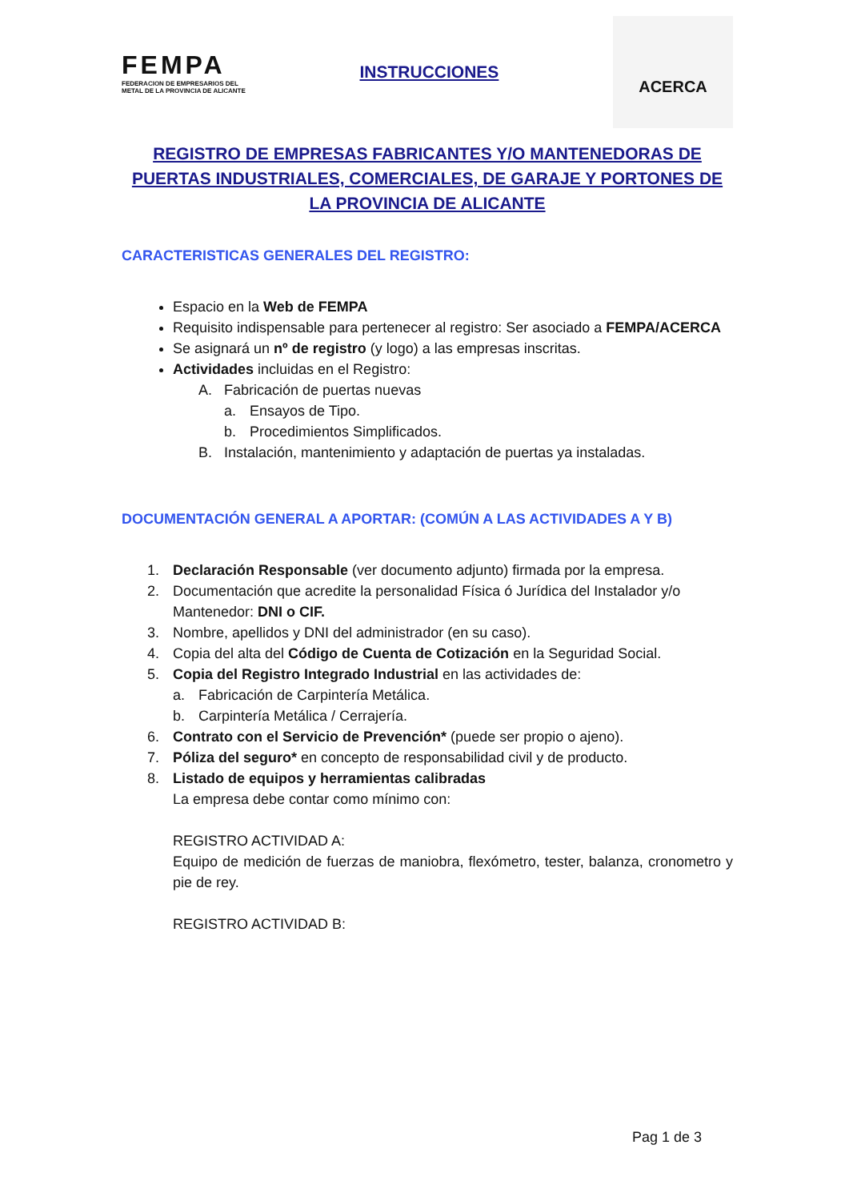FEMPA
FEDERACION DE EMPRESARIOS DEL
METAL DE LA PROVINCIA DE ALICANTE
INSTRUCCIONES
ACERCA
REGISTRO DE EMPRESAS FABRICANTES Y/O MANTENEDORAS DE PUERTAS INDUSTRIALES, COMERCIALES, DE GARAJE Y PORTONES DE LA PROVINCIA DE ALICANTE
CARACTERISTICAS GENERALES DEL REGISTRO:
Espacio en la Web de FEMPA
Requisito indispensable para pertenecer al registro: Ser asociado a FEMPA/ACERCA
Se asignará un nº de registro (y logo) a las empresas inscritas.
Actividades incluidas en el Registro:
A. Fabricación de puertas nuevas
a. Ensayos de Tipo.
b. Procedimientos Simplificados.
B. Instalación, mantenimiento y adaptación de puertas ya instaladas.
DOCUMENTACIÓN GENERAL A APORTAR: (COMÚN A LAS ACTIVIDADES A Y B)
1. Declaración Responsable (ver documento adjunto) firmada por la empresa.
2. Documentación que acredite la personalidad Física ó Jurídica del Instalador y/o
Mantenedor: DNI o CIF.
3. Nombre, apellidos y DNI del administrador (en su caso).
4. Copia del alta del Código de Cuenta de Cotización en la Seguridad Social.
5. Copia del Registro Integrado Industrial en las actividades de:
a. Fabricación de Carpintería Metálica.
b. Carpintería Metálica / Cerrajería.
6. Contrato con el Servicio de Prevención* (puede ser propio o ajeno).
7. Póliza del seguro* en concepto de responsabilidad civil y de producto.
8. Listado de equipos y herramientas calibradas
La empresa debe contar como mínimo con:
REGISTRO ACTIVIDAD A:
Equipo de medición de fuerzas de maniobra, flexómetro, tester, balanza, cronometro y pie de rey.
REGISTRO ACTIVIDAD B:
Pag 1 de 3